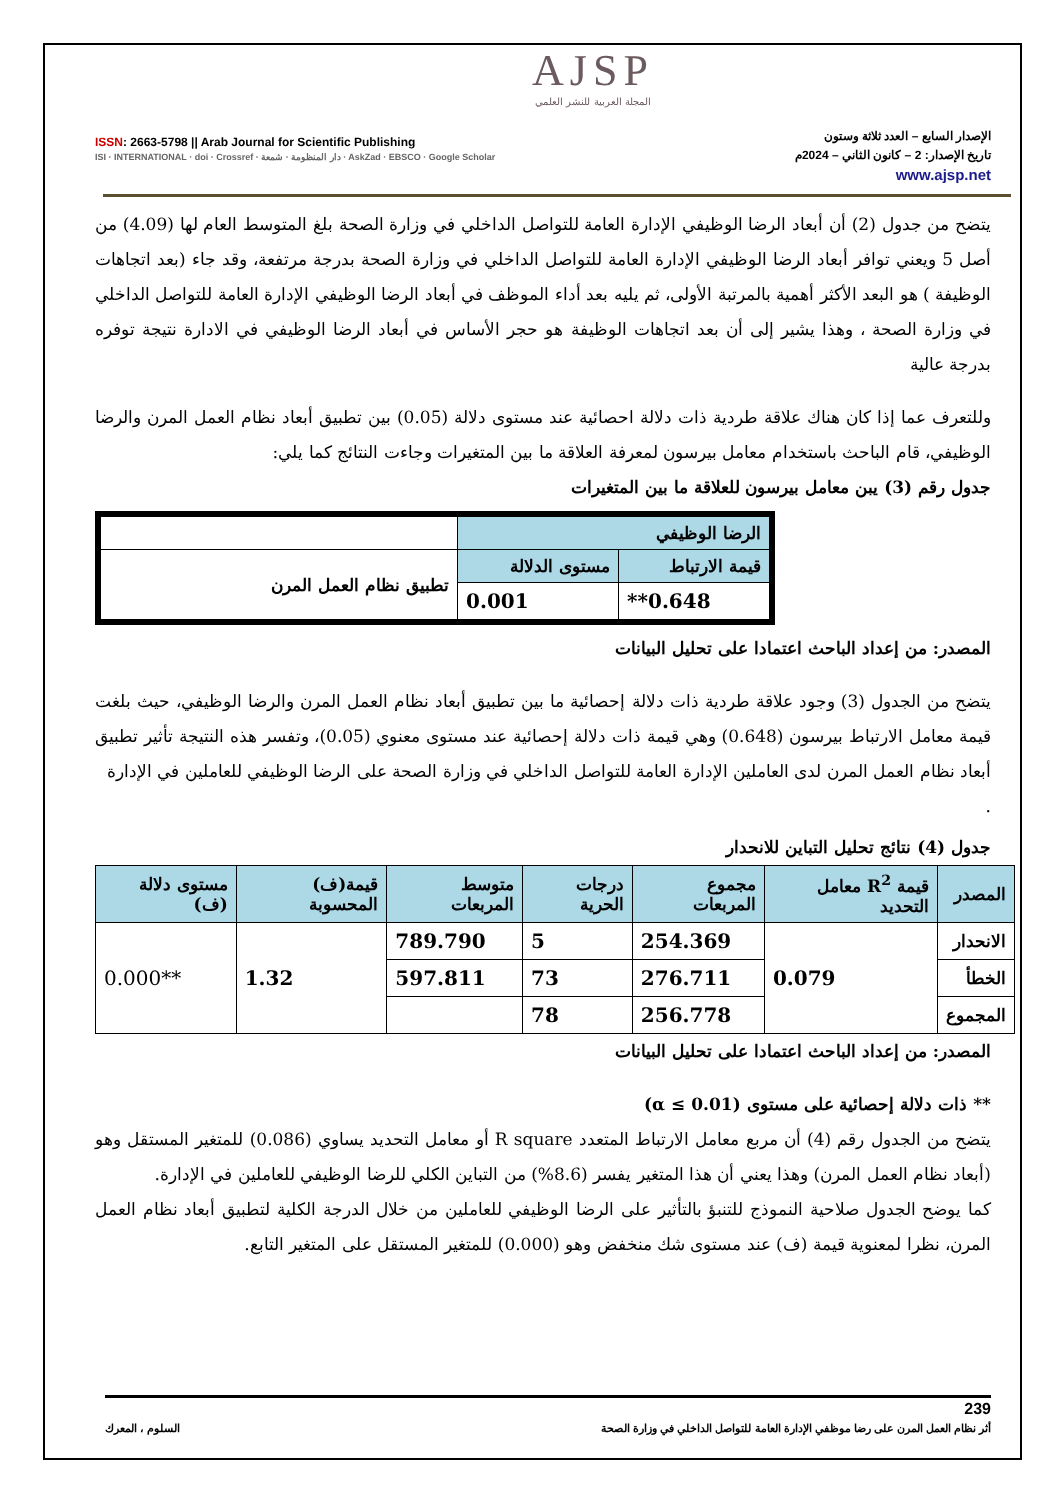AJSP
المجلة العربية للنشر العلمي
ISSN: 2663-5798 || Arab Journal for Scientific Publishing
ISI · INTERNATIONAL · doi · Crossref · دار المنظومة · شمعة · AskZad · EBSCO · Google Scholar
الإصدار السابع – العدد ثلاثة وستون
تاريخ الإصدار: 2 – كانون الثاني – 2024م
www.ajsp.net
يتضح من جدول (2) أن أبعاد الرضا الوظيفي الإدارة العامة للتواصل الداخلي في وزارة الصحة بلغ المتوسط العام لها (4.09) من أصل 5 ويعني توافر أبعاد الرضا الوظيفي الإدارة العامة للتواصل الداخلي في وزارة الصحة بدرجة مرتفعة، وقد جاء (بعد اتجاهات الوظيفة ) هو البعد الأكثر أهمية بالمرتبة الأولى، ثم يليه بعد أداء الموظف في أبعاد الرضا الوظيفي الإدارة العامة للتواصل الداخلي في وزارة الصحة ، وهذا يشير إلى أن بعد اتجاهات الوظيفة هو حجر الأساس في أبعاد الرضا الوظيفي في الادارة نتيجة توفره بدرجة عالية
وللتعرف عما إذا كان هناك علاقة طردية ذات دلالة احصائية عند مستوى دلالة (0.05) بين تطبيق أبعاد نظام العمل المرن والرضا الوظيفي، قام الباحث باستخدام معامل بيرسون لمعرفة العلاقة ما بين المتغيرات وجاءت النتائج كما يلي:
جدول رقم (3) يبن معامل بيرسون للعلاقة ما بين المتغيرات
| الرضا الوظيفي | | |
| قيمة الارتباط | مستوى الدلالة | تطبيق نظام العمل المرن |
| 0.648** | 0.001 | |
المصدر: من إعداد الباحث اعتمادا على تحليل البيانات
يتضح من الجدول (3) وجود علاقة طردية ذات دلالة إحصائية ما بين تطبيق أبعاد نظام العمل المرن والرضا الوظيفي، حيث بلغت قيمة معامل الارتباط بيرسون (0.648) وهي قيمة ذات دلالة إحصائية عند مستوى معنوي (0.05)، وتفسر هذه النتيجة تأثير تطبيق أبعاد نظام العمل المرن لدى العاملين الإدارة العامة للتواصل الداخلي في وزارة الصحة على الرضا الوظيفي للعاملين في الإدارة
.
جدول (4) نتائج تحليل التباين للانحدار
| المصدر | قيمة R<sup>2</sup> معامل التحديد | مجموع المربعات | درجات الحرية | متوسط المربعات | قيمة(ف) المحسوبة | مستوى دلالة (ف) |
| --- | --- | --- | --- | --- | --- | --- |
| الانحدار | 0.079 | 254.369 | 5 | 789.790 | 1.32 | **0.000 |
| الخطأ | | 276.711 | 73 | 597.811 | | |
| المجموع | | 256.778 | 78 | | | |
المصدر: من إعداد الباحث اعتمادا على تحليل البيانات
** ذات دلالة إحصائية على مستوى (α ≤ 0.01)
يتضح من الجدول رقم (4) أن مربع معامل الارتباط المتعدد R square أو معامل التحديد يساوي (0.086) للمتغير المستقل وهو (أبعاد نظام العمل المرن) وهذا يعني أن هذا المتغير يفسر (8.6%) من التباين الكلي للرضا الوظيفي للعاملين في الإدارة.
كما يوضح الجدول صلاحية النموذج للتنبؤ بالتأثير على الرضا الوظيفي للعاملين من خلال الدرجة الكلية لتطبيق أبعاد نظام العمل المرن، نظرا لمعنوية قيمة (ف) عند مستوى شك منخفض وهو (0.000) للمتغير المستقل على المتغير التابع.
239
أثر نظام العمل المرن على رضا موظفي الإدارة العامة للتواصل الداخلي في وزارة الصحة السلوم ، المعرك